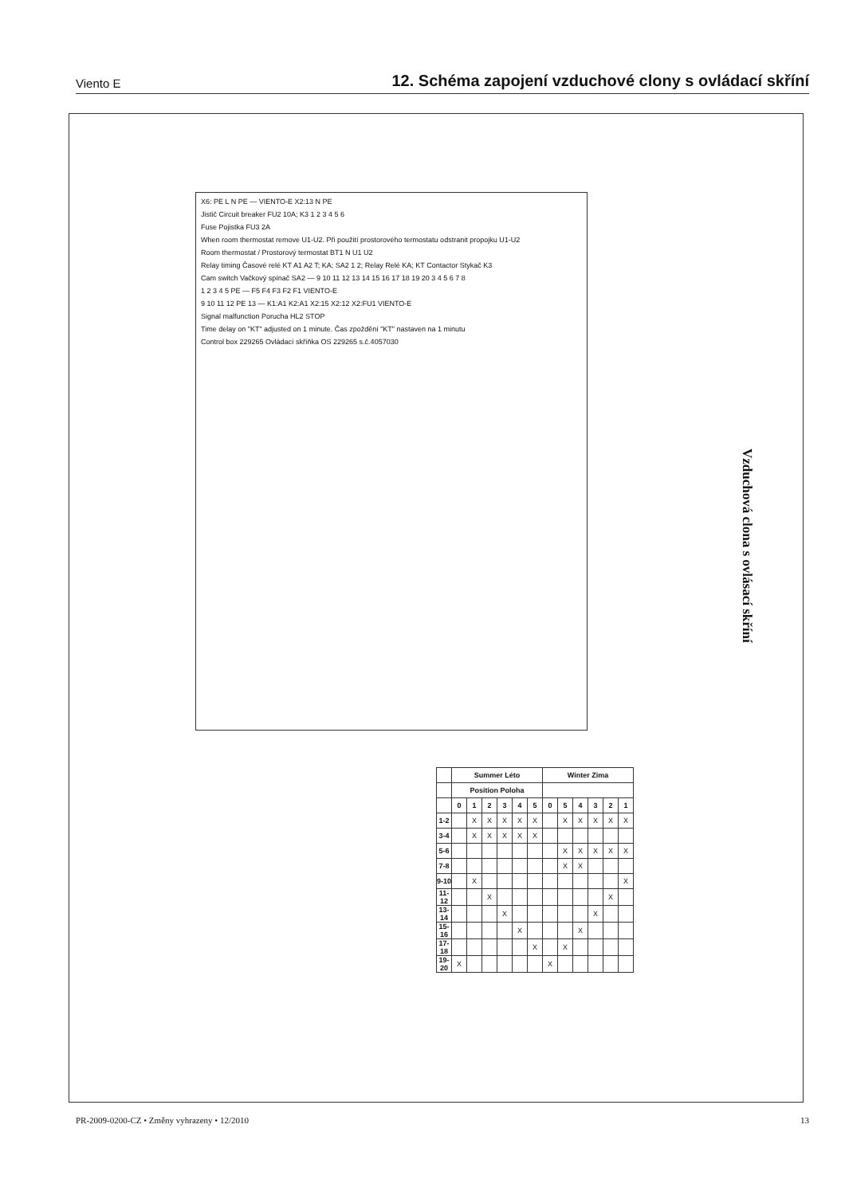Viento E 12. Schéma zapojení vzduchové clony s ovládací skříní
Vzduchová clona s ovlásací skříní
X6: PE L N PE — VIENTO-E X2:13 N PE
Jistič Circuit breaker FU2 10A; K3 1 2 3 4 5 6
Fuse Pojistka FU3 2A
When room thermostat remove U1-U2. Při použití prostorového termostatu odstranit propojku U1-U2
Room thermostat / Prostorový termostat BT1 N U1 U2
Relay timing Časové relé KT A1 A2 T; KA; SA2 1 2; Relay Relé KA; KT Contactor Stykač K3
Cam switch Vačkový spínač SA2 — 9 10 11 12 13 14 15 16 17 18 19 20 3 4 5 6 7 8
1 2 3 4 5 PE — F5 F4 F3 F2 F1 VIENTO-E
9 10 11 12 PE 13 — K1:A1 K2:A1 X2:15 X2:12 X2:FU1 VIENTO-E
Signal malfunction Porucha HL2 STOP
Time delay on "KT" adjusted on 1 minute. Čas zpoždění "KT" nastaven na 1 minutu
Control box 229265 Ovládací skříňka OS 229265 s.č.4057030
| | Summer Léto | | | | | | Winter Zima | | | | | |
| --- | --- | --- | --- | --- | --- | --- | --- | --- | --- | --- | --- | --- |
| | Position Poloha | | | | | | | | | | | |
| | 0 | 1 | 2 | 3 | 4 | 5 | 0 | 5 | 4 | 3 | 2 | 1 |
| 1-2 | | X | X | X | X | X | | X | X | X | X | X |
| 3-4 | | X | X | X | X | X | | | | | | |
| 5-6 | | | | | | | | X | X | X | X | X |
| 7-8 | | | | | | | | X | X | | | |
| 9-10 | | X | | | | | | | | | | X |
| 11-12 | | | X | | | | | | | | X | |
| 13-14 | | | | X | | | | | | X | | |
| 15-16 | | | | | X | | | | X | | | |
| 17-18 | | | | | | X | | X | | | | |
| 19-20 | X | | | | | | X | | | | | |
PR-2009-0200-CZ • Změny vyhrazeny • 12/2010 13